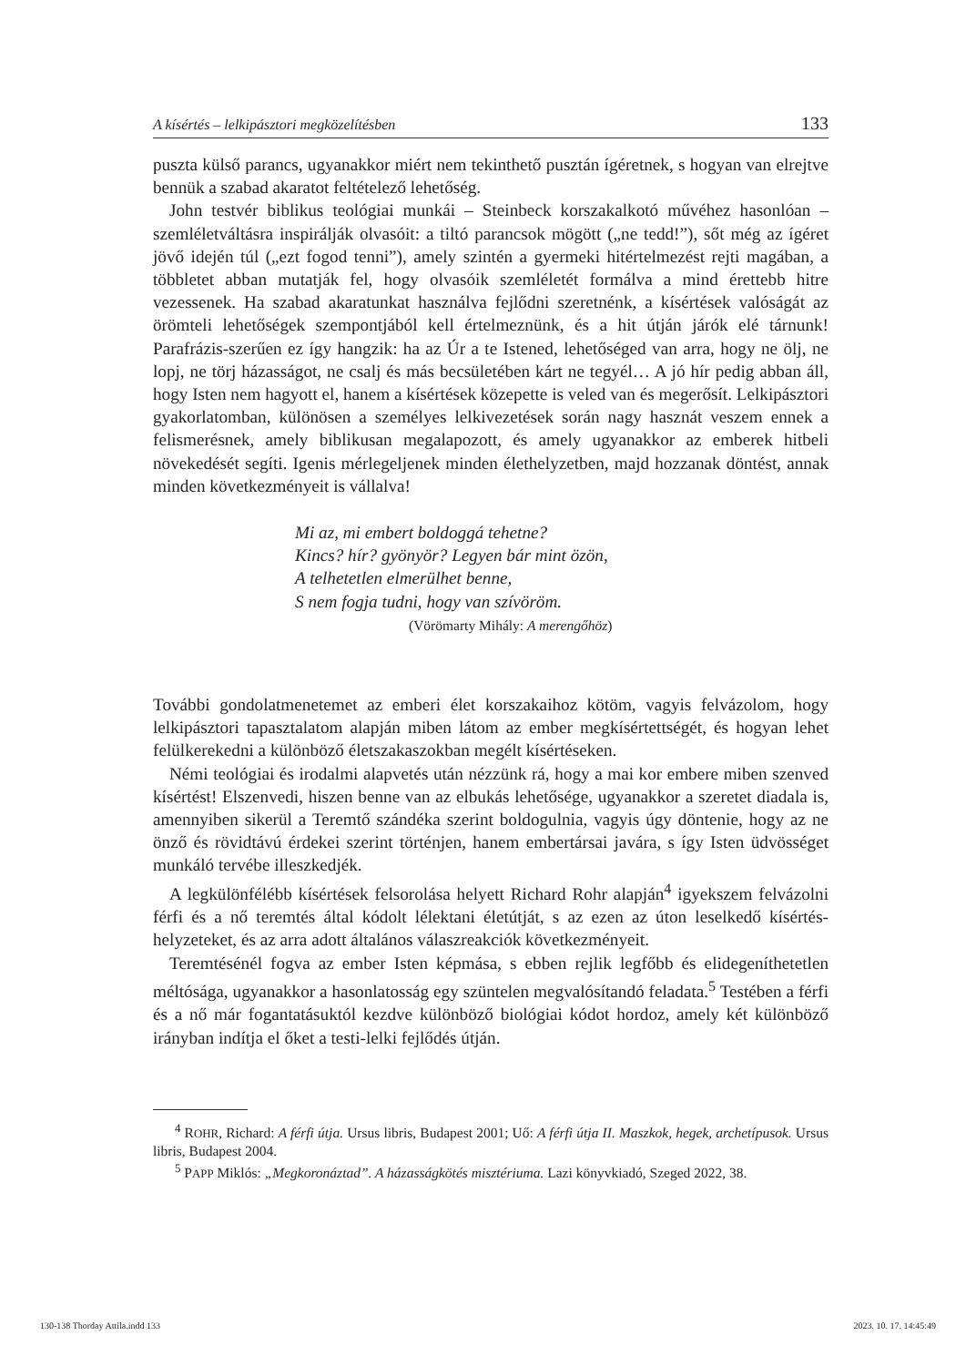A kísértés – lelkipásztori megközelítésben 133
puszta külső parancs, ugyanakkor miért nem tekinthető pusztán ígéretnek, s hogyan van elrejtve bennük a szabad akaratot feltételező lehetőség.
John testvér biblikus teológiai munkái – Steinbeck korszakalkotó művéhez hasonlóan – szemléletváltásra inspirálják olvasóit: a tiltó parancsok mögött („ne tedd!”), sőt még az ígéret jövő idején túl („ezt fogod tenni”), amely szintén a gyermeki hitértelmezést rejti magában, a többletet abban mutatják fel, hogy olvasóik szemléletét formálva a mind érettebb hitre vezessenek. Ha szabad akaratunkat használva fejlődni szeretnénk, a kísértések valóságát az örömteli lehetőségek szempontjából kell értelmeznünk, és a hit útján járók elé tárnunk! Parafrázis-szerűen ez így hangzik: ha az Úr a te Istened, lehetőséged van arra, hogy ne ölj, ne lopj, ne törj házasságot, ne csalj és más becsületében kárt ne tegyél… A jó hír pedig abban áll, hogy Isten nem hagyott el, hanem a kísértések közepette is veled van és megerősít. Lelkipásztori gyakorlatomban, különösen a személyes lelkivezetések során nagy hasznát veszem ennek a felismerésnek, amely biblikusan megalapozott, és amely ugyanakkor az emberek hitbeli növekedését segíti. Igenis mérlegeljenek minden élethelyzetben, majd hozzanak döntést, annak minden következményeit is vállalva!
Mi az, mi embert boldoggá tehetne?
Kincs? hír? gyönyör? Legyen bár mint özön,
A telhetetlen elmerülhet benne,
S nem fogja tudni, hogy van szívöröm.
(Vörömarty Mihály: A merengőhöz)
További gondolatmenetemet az emberi élet korszakaihoz kötöm, vagyis felvázolom, hogy lelkipásztori tapasztalatom alapján miben látom az ember megkísértettségét, és hogyan lehet felülkerekedni a különböző életszakaszokban megélt kísértéseken.
Némi teológiai és irodalmi alapvetés után nézzünk rá, hogy a mai kor embere miben szenved kísértést! Elszenvedi, hiszen benne van az elbukás lehetősége, ugyanakkor a szeretet diadala is, amennyiben sikerül a Teremtő szándéka szerint boldogulnia, vagyis úgy döntenie, hogy az ne önző és rövidtávú érdekei szerint történjen, hanem embertársai javára, s így Isten üdvösséget munkáló tervébe illeszkedjék.
A legkülönfélébb kísértések felsorolása helyett Richard Rohr alapján<sup>4</sup> igyekszem felvázolni férfi és a nő teremtés által kódolt lélektani életútját, s az ezen az úton leselkedő kísértés-helyzeteket, és az arra adott általános válaszreakciók következményeit.
Teremtésénél fogva az ember Isten képmása, s ebben rejlik legfőbb és elidegeníthetetlen méltósága, ugyanakkor a hasonlatosság egy szüntelen megvalósítandó feladata.<sup>5</sup> Testében a férfi és a nő már fogantatásuktól kezdve különböző biológiai kódot hordoz, amely két különböző irányban indítja el őket a testi-lelki fejlődés útján.
<sup>4</sup> ROHR, Richard: A férfi útja. Ursus libris, Budapest 2001; Uő: A férfi útja II. Maszkok, hegek, archetípusok. Ursus libris, Budapest 2004.
<sup>5</sup> PAPP Miklós: „Megkoronáztad”. A házasságkötés misztériuma. Lazi könyvkiadó, Szeged 2022, 38.
130-138 Thorday Attila.indd 133 2023. 10. 17. 14:45:49